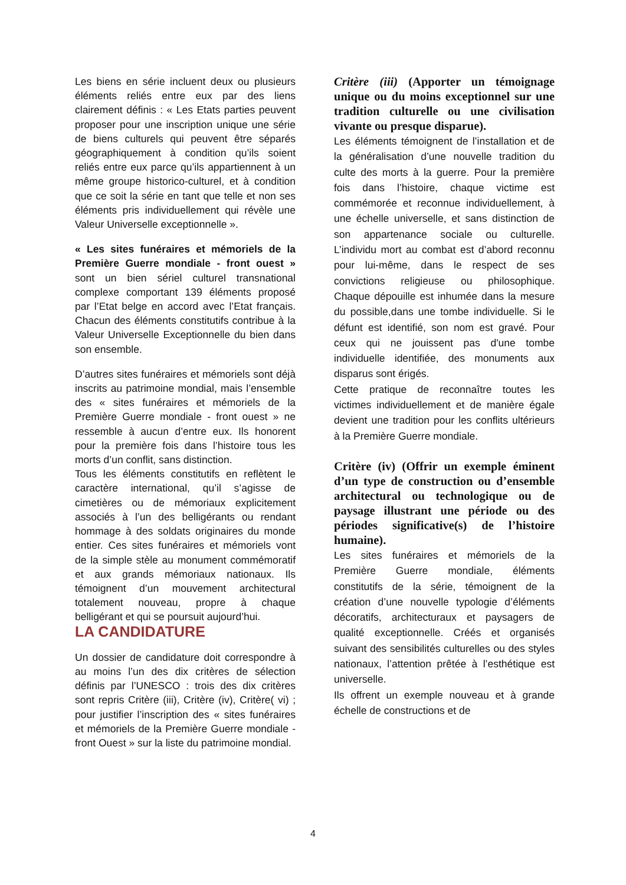Les biens en série incluent deux ou plusieurs éléments reliés entre eux par des liens clairement définis : « Les Etats parties peuvent proposer pour une inscription unique une série de biens culturels qui peuvent être séparés géographiquement à condition qu’ils soient reliés entre eux parce qu’ils appartiennent à un même groupe historico-culturel, et à condition que ce soit la série en tant que telle et non ses éléments pris individuellement qui révèle une Valeur Universelle exceptionnelle ».
« Les sites funéraires et mémoriels de la Première Guerre mondiale - front ouest » sont un bien sériel culturel transnational complexe comportant 139 éléments proposé par l’Etat belge en accord avec l’Etat français. Chacun des éléments constitutifs contribue à la Valeur Universelle Exceptionnelle du bien dans son ensemble.
D’autres sites funéraires et mémoriels sont déjà inscrits au patrimoine mondial, mais l’ensemble des « sites funéraires et mémoriels de la Première Guerre mondiale - front ouest » ne ressemble à aucun d’entre eux. Ils honorent pour la première fois dans l’histoire tous les morts d’un conflit, sans distinction.
Tous les éléments constitutifs en reflètent le caractère international, qu’il s’agisse de cimetières ou de mémoriaux explicitement associés à l’un des belligérants ou rendant hommage à des soldats originaires du monde entier. Ces sites funéraires et mémoriels vont de la simple stèle au monument commémoratif et aux grands mémoriaux nationaux. Ils témoignent d’un mouvement architectural totalement nouveau, propre à chaque belligérant et qui se poursuit aujourd’hui.
LA CANDIDATURE
Un dossier de candidature doit correspondre à au moins l’un des dix critères de sélection définis par l’UNESCO : trois des dix critères sont repris Critère (iii), Critère (iv), Critère( vi) ; pour justifier l’inscription des « sites funéraires et mémoriels de la Première Guerre mondiale - front Ouest » sur la liste du patrimoine mondial.
Critère (iii) (Apporter un témoignage unique ou du moins exceptionnel sur une tradition culturelle ou une civilisation vivante ou presque disparue).
Les éléments témoignent de l’installation et de la généralisation d’une nouvelle tradition du culte des morts à la guerre. Pour la première fois dans l’histoire, chaque victime est commémorée et reconnue individuellement, à une échelle universelle, et sans distinction de son appartenance sociale ou culturelle. L’individu mort au combat est d’abord reconnu pour lui-même, dans le respect de ses convictions religieuse ou philosophique. Chaque dépouille est inhumée dans la mesure du possible,dans une tombe individuelle. Si le défunt est identifié, son nom est gravé. Pour ceux qui ne jouissent pas d'une tombe individuelle identifiée, des monuments aux disparus sont érigés.
Cette pratique de reconnaître toutes les victimes individuellement et de manière égale devient une tradition pour les conflits ultérieurs à la Première Guerre mondiale.
Critère (iv) (Offrir un exemple éminent d’un type de construction ou d’ensemble architectural ou technologique ou de paysage illustrant une période ou des périodes significative(s) de l’histoire humaine).
Les sites funéraires et mémoriels de la Première Guerre mondiale, éléments constitutifs de la série, témoignent de la création d’une nouvelle typologie d’éléments décoratifs, architecturaux et paysagers de qualité exceptionnelle. Créés et organisés suivant des sensibilités culturelles ou des styles nationaux, l’attention prêtée à l’esthétique est universelle.
Ils offrent un exemple nouveau et à grande échelle de constructions et de
4